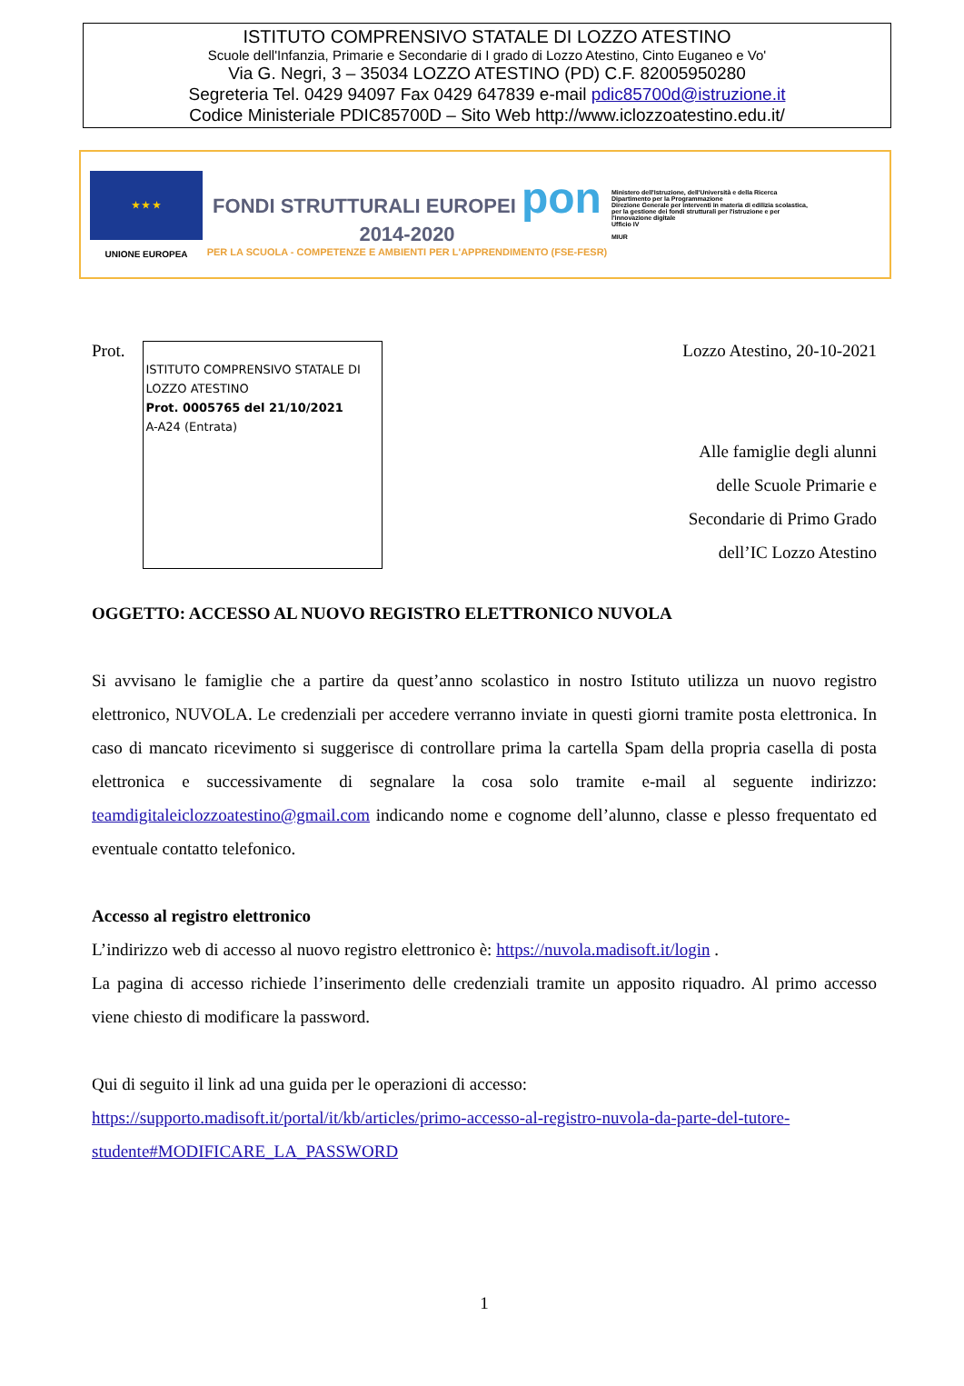ISTITUTO COMPRENSIVO STATALE DI LOZZO ATESTINO
Scuole dell'Infanzia, Primarie e Secondarie di I grado di Lozzo Atestino, Cinto Euganeo e Vo'
Via G. Negri, 3 – 35034 LOZZO ATESTINO (PD) C.F. 82005950280
Segreteria Tel. 0429 94097 Fax 0429 647839 e-mail pdic85700d@istruzione.it
Codice Ministeriale PDIC85700D – Sito Web http://www.iclozzoatestino.edu.it/
★ ★ ★
UNIONE EUROPEA
FONDI STRUTTURALI EUROPEI pon 2014-2020
PER LA SCUOLA - COMPETENZE E AMBIENTI PER L'APPRENDIMENTO (FSE-FESR)
Ministero dell'Istruzione, dell'Università e della Ricerca
Dipartimento per la Programmazione
Direzione Generale per interventi in materia di edilizia scolastica, per la gestione dei fondi strutturali per l'istruzione e per l'innovazione digitale
Ufficio IV
MIUR
Prot.
ISTITUTO COMPRENSIVO STATALE DI LOZZO ATESTINO
Prot. 0005765 del 21/10/2021
A-A24 (Entrata)
Lozzo Atestino, 20-10-2021
Alle famiglie degli alunni
delle Scuole Primarie e
Secondarie di Primo Grado
dell’IC Lozzo Atestino
OGGETTO: ACCESSO AL NUOVO REGISTRO ELETTRONICO NUVOLA
Si avvisano le famiglie che a partire da quest’anno scolastico in nostro Istituto utilizza un nuovo registro elettronico, NUVOLA. Le credenziali per accedere verranno inviate in questi giorni tramite posta elettronica. In caso di mancato ricevimento si suggerisce di controllare prima la cartella Spam della propria casella di posta elettronica e successivamente di segnalare la cosa solo tramite e-mail al seguente indirizzo: teamdigitaleiclozzoatestino@gmail.com indicando nome e cognome dell’alunno, classe e plesso frequentato ed eventuale contatto telefonico.
Accesso al registro elettronico
L’indirizzo web di accesso al nuovo registro elettronico è: https://nuvola.madisoft.it/login .
La pagina di accesso richiede l’inserimento delle credenziali tramite un apposito riquadro. Al primo accesso viene chiesto di modificare la password.
Qui di seguito il link ad una guida per le operazioni di accesso:
https://supporto.madisoft.it/portal/it/kb/articles/primo-accesso-al-registro-nuvola-da-parte-del-tutore-studente#MODIFICARE_LA_PASSWORD
1